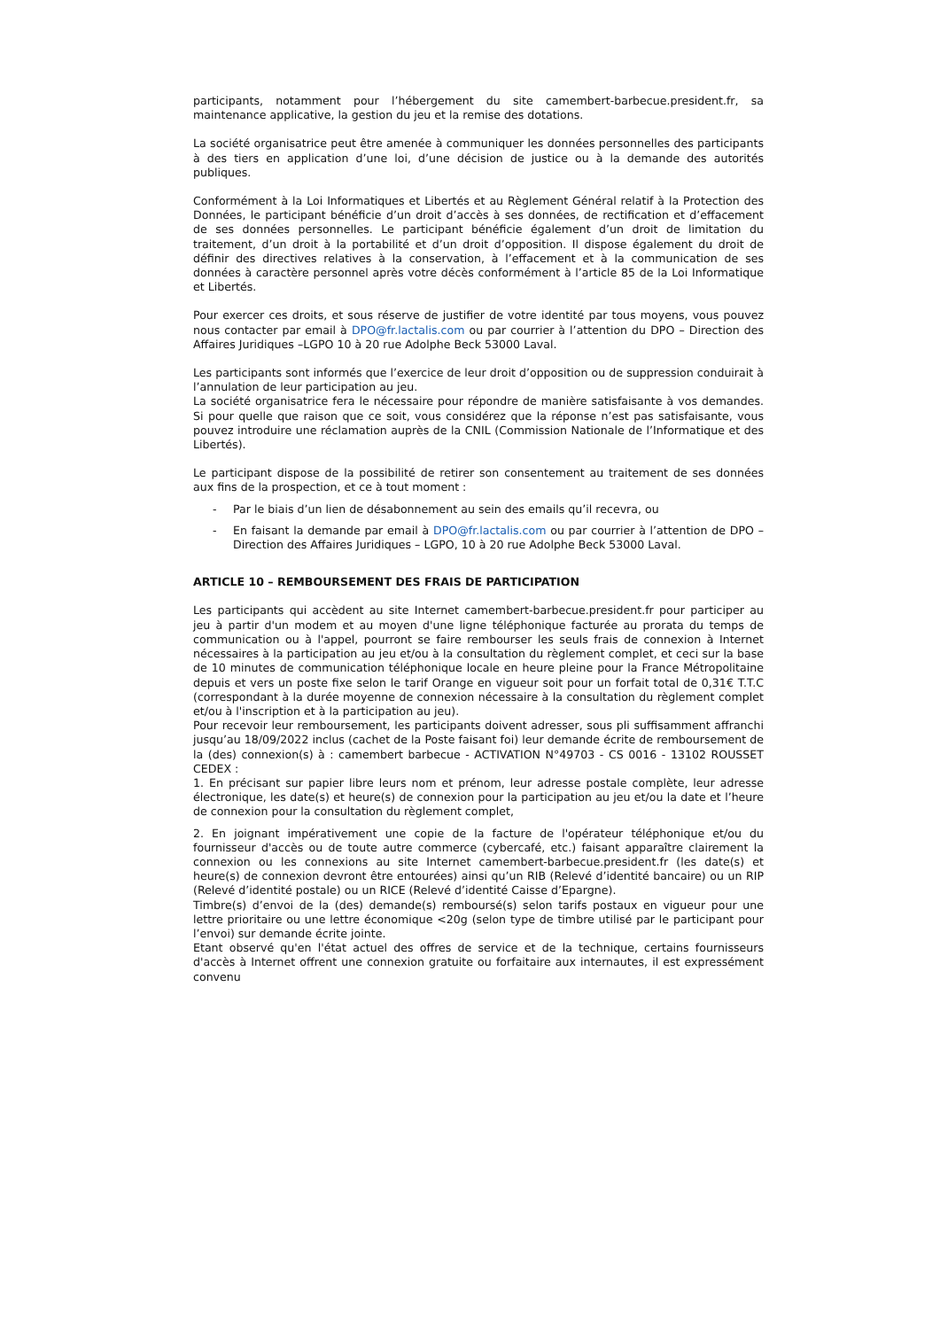participants, notamment pour l’hébergement du site camembert-barbecue.president.fr, sa maintenance applicative, la gestion du jeu et la remise des dotations.
La société organisatrice peut être amenée à communiquer les données personnelles des participants à des tiers en application d’une loi, d’une décision de justice ou à la demande des autorités publiques.
Conformément à la Loi Informatiques et Libertés et au Règlement Général relatif à la Protection des Données, le participant bénéficie d’un droit d’accès à ses données, de rectification et d’effacement de ses données personnelles. Le participant bénéficie également d’un droit de limitation du traitement, d’un droit à la portabilité et d’un droit d’opposition. Il dispose également du droit de définir des directives relatives à la conservation, à l’effacement et à la communication de ses données à caractère personnel après votre décès conformément à l’article 85 de la Loi Informatique et Libertés.
Pour exercer ces droits, et sous réserve de justifier de votre identité par tous moyens, vous pouvez nous contacter par email à DPO@fr.lactalis.com ou par courrier à l’attention du DPO – Direction des Affaires Juridiques –LGPO 10 à 20 rue Adolphe Beck 53000 Laval.
Les participants sont informés que l’exercice de leur droit d’opposition ou de suppression conduirait à l’annulation de leur participation au jeu.
La société organisatrice fera le nécessaire pour répondre de manière satisfaisante à vos demandes. Si pour quelle que raison que ce soit, vous considérez que la réponse n’est pas satisfaisante, vous pouvez introduire une réclamation auprès de la CNIL (Commission Nationale de l’Informatique et des Libertés).
Le participant dispose de la possibilité de retirer son consentement au traitement de ses données aux fins de la prospection, et ce à tout moment :
- Par le biais d’un lien de désabonnement au sein des emails qu’il recevra, ou
- En faisant la demande par email à DPO@fr.lactalis.com ou par courrier à l’attention de DPO – Direction des Affaires Juridiques – LGPO, 10 à 20 rue Adolphe Beck 53000 Laval.
ARTICLE 10 – REMBOURSEMENT DES FRAIS DE PARTICIPATION
Les participants qui accèdent au site Internet camembert-barbecue.president.fr pour participer au jeu à partir d'un modem et au moyen d'une ligne téléphonique facturée au prorata du temps de communication ou à l'appel, pourront se faire rembourser les seuls frais de connexion à Internet nécessaires à la participation au jeu et/ou à la consultation du règlement complet, et ceci sur la base de 10 minutes de communication téléphonique locale en heure pleine pour la France Métropolitaine depuis et vers un poste fixe selon le tarif Orange en vigueur soit pour un forfait total de 0,31€ T.T.C (correspondant à la durée moyenne de connexion nécessaire à la consultation du règlement complet et/ou à l'inscription et à la participation au jeu).
Pour recevoir leur remboursement, les participants doivent adresser, sous pli suffisamment affranchi jusqu’au 18/09/2022 inclus (cachet de la Poste faisant foi) leur demande écrite de remboursement de la (des) connexion(s) à : camembert barbecue - ACTIVATION N°49703 - CS 0016 - 13102 ROUSSET CEDEX :
1. En précisant sur papier libre leurs nom et prénom, leur adresse postale complète, leur adresse électronique, les date(s) et heure(s) de connexion pour la participation au jeu et/ou la date et l’heure de connexion pour la consultation du règlement complet,
2. En joignant impérativement une copie de la facture de l'opérateur téléphonique et/ou du fournisseur d'accès ou de toute autre commerce (cybercafé, etc.) faisant apparaître clairement la connexion ou les connexions au site Internet camembert-barbecue.president.fr (les date(s) et heure(s) de connexion devront être entourées) ainsi qu’un RIB (Relevé d’identité bancaire) ou un RIP (Relevé d’identité postale) ou un RICE (Relevé d’identité Caisse d’Epargne).
Timbre(s) d’envoi de la (des) demande(s) remboursé(s) selon tarifs postaux en vigueur pour une lettre prioritaire ou une lettre économique <20g (selon type de timbre utilisé par le participant pour l’envoi) sur demande écrite jointe.
Etant observé qu'en l'état actuel des offres de service et de la technique, certains fournisseurs d'accès à Internet offrent une connexion gratuite ou forfaitaire aux internautes, il est expressément convenu